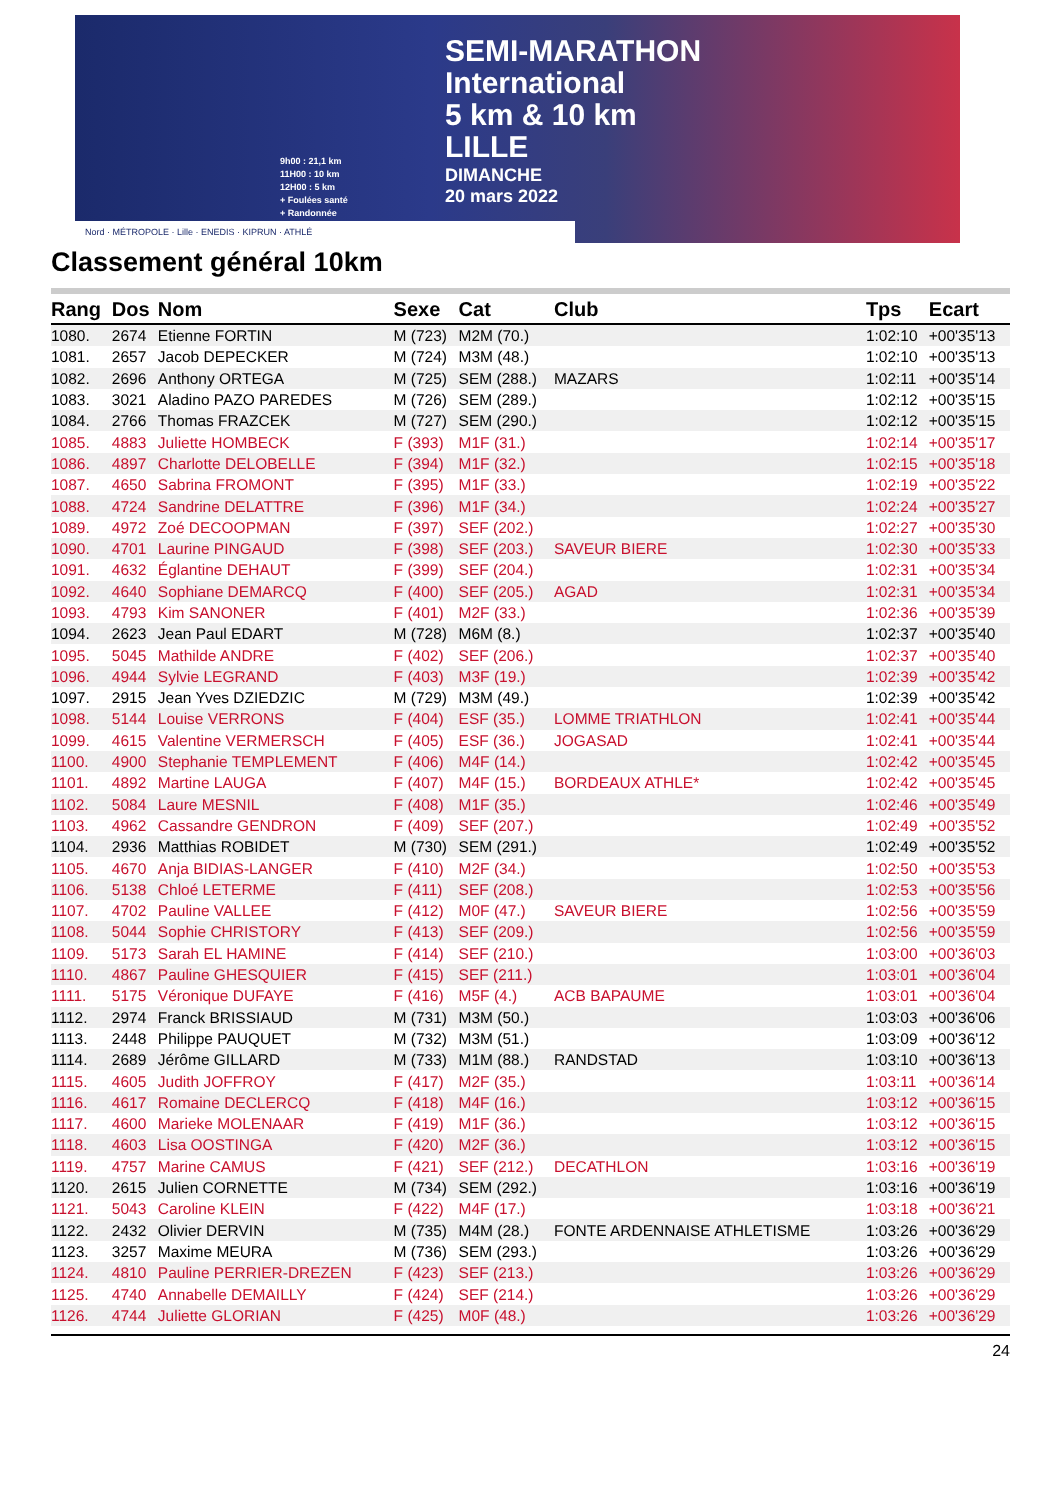SEMI-MARATHON
International
5 km & 10 km
LILLE
9h00 : 21,1 km
11H00 : 10 km
12H00 : 5 km
+ Foulées santé
+ Randonnée
DIMANCHE
20 mars 2022
Nord · MÉTROPOLE · Lille · ENEDIS · KIPRUN · ATHLÉ
Classement général 10km
| Rang | Dos | Nom | Sexe | Cat | Club | Tps | Ecart |
| --- | --- | --- | --- | --- | --- | --- | --- |
| 1080. | 2674 | Etienne FORTIN | M (723) | M2M (70.) | | 1:02:10 | +00'35'13 |
| 1081. | 2657 | Jacob DEPECKER | M (724) | M3M (48.) | | 1:02:10 | +00'35'13 |
| 1082. | 2696 | Anthony ORTEGA | M (725) | SEM (288.) | MAZARS | 1:02:11 | +00'35'14 |
| 1083. | 3021 | Aladino PAZO PAREDES | M (726) | SEM (289.) | | 1:02:12 | +00'35'15 |
| 1084. | 2766 | Thomas FRAZCEK | M (727) | SEM (290.) | | 1:02:12 | +00'35'15 |
| 1085. | 4883 | Juliette HOMBECK | F (393) | M1F (31.) | | 1:02:14 | +00'35'17 |
| 1086. | 4897 | Charlotte DELOBELLE | F (394) | M1F (32.) | | 1:02:15 | +00'35'18 |
| 1087. | 4650 | Sabrina FROMONT | F (395) | M1F (33.) | | 1:02:19 | +00'35'22 |
| 1088. | 4724 | Sandrine DELATTRE | F (396) | M1F (34.) | | 1:02:24 | +00'35'27 |
| 1089. | 4972 | Zoé DECOOPMAN | F (397) | SEF (202.) | | 1:02:27 | +00'35'30 |
| 1090. | 4701 | Laurine PINGAUD | F (398) | SEF (203.) | SAVEUR BIERE | 1:02:30 | +00'35'33 |
| 1091. | 4632 | Églantine DEHAUT | F (399) | SEF (204.) | | 1:02:31 | +00'35'34 |
| 1092. | 4640 | Sophiane DEMARCQ | F (400) | SEF (205.) | AGAD | 1:02:31 | +00'35'34 |
| 1093. | 4793 | Kim SANONER | F (401) | M2F (33.) | | 1:02:36 | +00'35'39 |
| 1094. | 2623 | Jean Paul EDART | M (728) | M6M (8.) | | 1:02:37 | +00'35'40 |
| 1095. | 5045 | Mathilde ANDRE | F (402) | SEF (206.) | | 1:02:37 | +00'35'40 |
| 1096. | 4944 | Sylvie LEGRAND | F (403) | M3F (19.) | | 1:02:39 | +00'35'42 |
| 1097. | 2915 | Jean Yves DZIEDZIC | M (729) | M3M (49.) | | 1:02:39 | +00'35'42 |
| 1098. | 5144 | Louise VERRONS | F (404) | ESF (35.) | LOMME TRIATHLON | 1:02:41 | +00'35'44 |
| 1099. | 4615 | Valentine VERMERSCH | F (405) | ESF (36.) | JOGASAD | 1:02:41 | +00'35'44 |
| 1100. | 4900 | Stephanie TEMPLEMENT | F (406) | M4F (14.) | | 1:02:42 | +00'35'45 |
| 1101. | 4892 | Martine LAUGA | F (407) | M4F (15.) | BORDEAUX ATHLE* | 1:02:42 | +00'35'45 |
| 1102. | 5084 | Laure MESNIL | F (408) | M1F (35.) | | 1:02:46 | +00'35'49 |
| 1103. | 4962 | Cassandre GENDRON | F (409) | SEF (207.) | | 1:02:49 | +00'35'52 |
| 1104. | 2936 | Matthias ROBIDET | M (730) | SEM (291.) | | 1:02:49 | +00'35'52 |
| 1105. | 4670 | Anja BIDIAS-LANGER | F (410) | M2F (34.) | | 1:02:50 | +00'35'53 |
| 1106. | 5138 | Chloé LETERME | F (411) | SEF (208.) | | 1:02:53 | +00'35'56 |
| 1107. | 4702 | Pauline VALLEE | F (412) | M0F (47.) | SAVEUR BIERE | 1:02:56 | +00'35'59 |
| 1108. | 5044 | Sophie CHRISTORY | F (413) | SEF (209.) | | 1:02:56 | +00'35'59 |
| 1109. | 5173 | Sarah EL HAMINE | F (414) | SEF (210.) | | 1:03:00 | +00'36'03 |
| 1110. | 4867 | Pauline GHESQUIER | F (415) | SEF (211.) | | 1:03:01 | +00'36'04 |
| 1111. | 5175 | Véronique DUFAYE | F (416) | M5F (4.) | ACB BAPAUME | 1:03:01 | +00'36'04 |
| 1112. | 2974 | Franck BRISSIAUD | M (731) | M3M (50.) | | 1:03:03 | +00'36'06 |
| 1113. | 2448 | Philippe PAUQUET | M (732) | M3M (51.) | | 1:03:09 | +00'36'12 |
| 1114. | 2689 | Jérôme GILLARD | M (733) | M1M (88.) | RANDSTAD | 1:03:10 | +00'36'13 |
| 1115. | 4605 | Judith JOFFROY | F (417) | M2F (35.) | | 1:03:11 | +00'36'14 |
| 1116. | 4617 | Romaine DECLERCQ | F (418) | M4F (16.) | | 1:03:12 | +00'36'15 |
| 1117. | 4600 | Marieke MOLENAAR | F (419) | M1F (36.) | | 1:03:12 | +00'36'15 |
| 1118. | 4603 | Lisa OOSTINGA | F (420) | M2F (36.) | | 1:03:12 | +00'36'15 |
| 1119. | 4757 | Marine CAMUS | F (421) | SEF (212.) | DECATHLON | 1:03:16 | +00'36'19 |
| 1120. | 2615 | Julien CORNETTE | M (734) | SEM (292.) | | 1:03:16 | +00'36'19 |
| 1121. | 5043 | Caroline KLEIN | F (422) | M4F (17.) | | 1:03:18 | +00'36'21 |
| 1122. | 2432 | Olivier DERVIN | M (735) | M4M (28.) | FONTE ARDENNAISE ATHLETISME | 1:03:26 | +00'36'29 |
| 1123. | 3257 | Maxime MEURA | M (736) | SEM (293.) | | 1:03:26 | +00'36'29 |
| 1124. | 4810 | Pauline PERRIER-DREZEN | F (423) | SEF (213.) | | 1:03:26 | +00'36'29 |
| 1125. | 4740 | Annabelle DEMAILLY | F (424) | SEF (214.) | | 1:03:26 | +00'36'29 |
| 1126. | 4744 | Juliette GLORIAN | F (425) | M0F (48.) | | 1:03:26 | +00'36'29 |
24